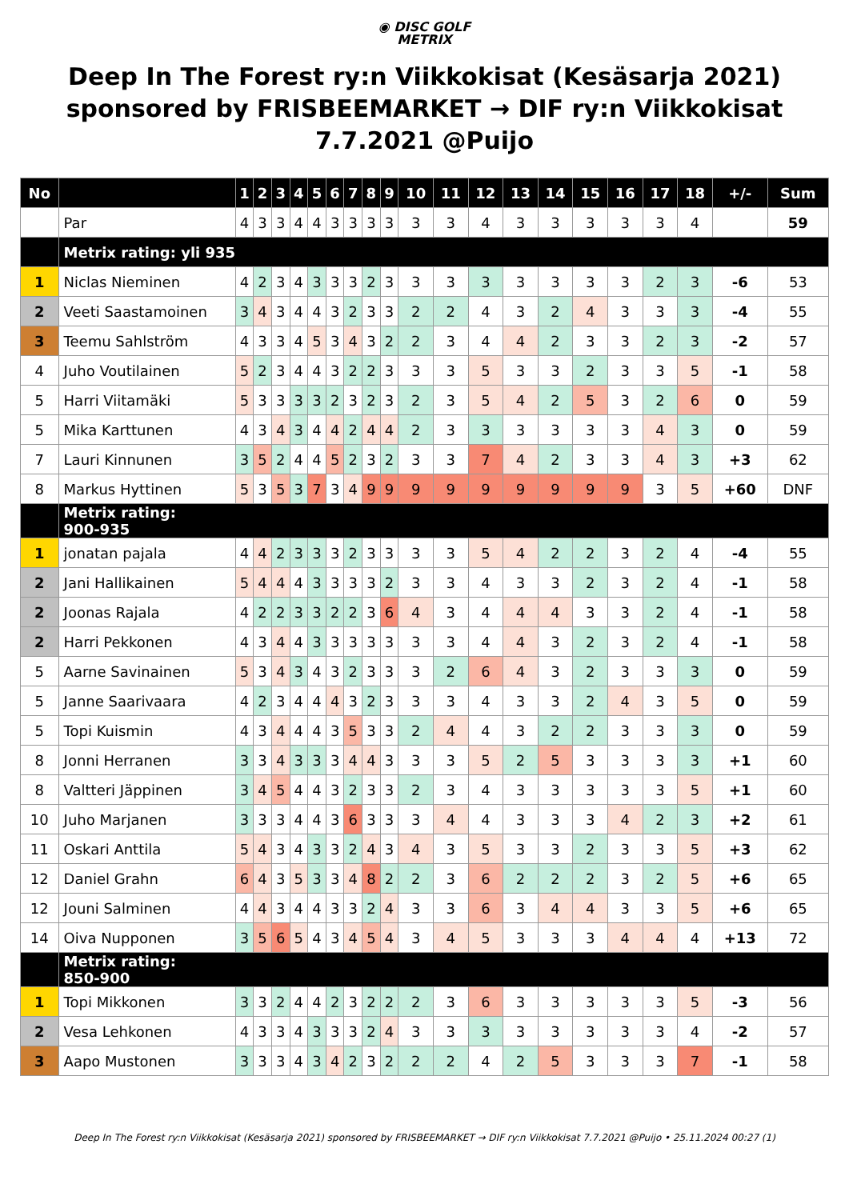◉ DISC GOLF
METRIX
Deep In The Forest ry:n Viikkokisat (Kesäsarja 2021) sponsored by FRISBEEMARKET → DIF ry:n Viikkokisat 7.7.2021 @Puijo
| No | | 1 | 2 | 3 | 4 | 5 | 6 | 7 | 8 | 9 | 10 | 11 | 12 | 13 | 14 | 15 | 16 | 17 | 18 | +/- | Sum |
| --- | --- | --- | --- | --- | --- | --- | --- | --- | --- | --- | --- | --- | --- | --- | --- | --- | --- | --- | --- | --- | --- |
| | Par | 4 | 3 | 3 | 4 | 4 | 3 | 3 | 3 | 3 | 3 | 3 | 4 | 3 | 3 | 3 | 3 | 3 | 4 | | 59 |
| | Metrix rating: yli 935 | | | | | | | | | | | | | | | | | | | | |
| 1 | Niclas Nieminen | 4 | 2 | 3 | 4 | 3 | 3 | 3 | 2 | 3 | 3 | 3 | 3 | 3 | 3 | 3 | 3 | 2 | 3 | -6 | 53 |
| 2 | Veeti Saastamoinen | 3 | 4 | 3 | 4 | 4 | 3 | 2 | 3 | 3 | 2 | 2 | 4 | 3 | 2 | 4 | 3 | 3 | 3 | -4 | 55 |
| 3 | Teemu Sahlström | 4 | 3 | 3 | 4 | 5 | 3 | 4 | 3 | 2 | 2 | 3 | 4 | 4 | 2 | 3 | 3 | 2 | 3 | -2 | 57 |
| 4 | Juho Voutilainen | 5 | 2 | 3 | 4 | 4 | 3 | 2 | 2 | 3 | 3 | 3 | 5 | 3 | 3 | 2 | 3 | 3 | 5 | -1 | 58 |
| 5 | Harri Viitamäki | 5 | 3 | 3 | 3 | 3 | 2 | 3 | 2 | 3 | 2 | 3 | 5 | 4 | 2 | 5 | 3 | 2 | 6 | 0 | 59 |
| 5 | Mika Karttunen | 4 | 3 | 4 | 3 | 4 | 4 | 2 | 4 | 4 | 2 | 3 | 3 | 3 | 3 | 3 | 3 | 4 | 3 | 0 | 59 |
| 7 | Lauri Kinnunen | 3 | 5 | 2 | 4 | 4 | 5 | 2 | 3 | 2 | 3 | 3 | 7 | 4 | 2 | 3 | 3 | 4 | 3 | +3 | 62 |
| 8 | Markus Hyttinen | 5 | 3 | 5 | 3 | 7 | 3 | 4 | 9 | 9 | 9 | 9 | 9 | 9 | 9 | 9 | 9 | 3 | 5 | +60 | DNF |
| | Metrix rating: 900-935 | | | | | | | | | | | | | | | | | | | | |
| 1 | jonatan pajala | 4 | 4 | 2 | 3 | 3 | 3 | 2 | 3 | 3 | 3 | 3 | 5 | 4 | 2 | 2 | 3 | 2 | 4 | -4 | 55 |
| 2 | Jani Hallikainen | 5 | 4 | 4 | 4 | 3 | 3 | 3 | 3 | 2 | 3 | 3 | 4 | 3 | 3 | 2 | 3 | 2 | 4 | -1 | 58 |
| 2 | Joonas Rajala | 4 | 2 | 2 | 3 | 3 | 2 | 2 | 3 | 6 | 4 | 3 | 4 | 4 | 4 | 3 | 3 | 2 | 4 | -1 | 58 |
| 2 | Harri Pekkonen | 4 | 3 | 4 | 4 | 3 | 3 | 3 | 3 | 3 | 3 | 3 | 4 | 4 | 3 | 2 | 3 | 2 | 4 | -1 | 58 |
| 5 | Aarne Savinainen | 5 | 3 | 4 | 3 | 4 | 3 | 2 | 3 | 3 | 3 | 2 | 6 | 4 | 3 | 2 | 3 | 3 | 3 | 0 | 59 |
| 5 | Janne Saarivaara | 4 | 2 | 3 | 4 | 4 | 4 | 3 | 2 | 3 | 3 | 3 | 4 | 3 | 3 | 2 | 4 | 3 | 5 | 0 | 59 |
| 5 | Topi Kuismin | 4 | 3 | 4 | 4 | 4 | 3 | 5 | 3 | 3 | 2 | 4 | 4 | 3 | 2 | 2 | 3 | 3 | 3 | 0 | 59 |
| 8 | Jonni Herranen | 3 | 3 | 4 | 3 | 3 | 3 | 4 | 4 | 3 | 3 | 3 | 5 | 2 | 5 | 3 | 3 | 3 | 3 | +1 | 60 |
| 8 | Valtteri Jäppinen | 3 | 4 | 5 | 4 | 4 | 3 | 2 | 3 | 3 | 2 | 3 | 4 | 3 | 3 | 3 | 3 | 3 | 5 | +1 | 60 |
| 10 | Juho Marjanen | 3 | 3 | 3 | 4 | 4 | 3 | 6 | 3 | 3 | 3 | 4 | 4 | 3 | 3 | 3 | 4 | 2 | 3 | +2 | 61 |
| 11 | Oskari Anttila | 5 | 4 | 3 | 4 | 3 | 3 | 2 | 4 | 3 | 4 | 3 | 5 | 3 | 3 | 2 | 3 | 3 | 5 | +3 | 62 |
| 12 | Daniel Grahn | 6 | 4 | 3 | 5 | 3 | 3 | 4 | 8 | 2 | 2 | 3 | 6 | 2 | 2 | 2 | 3 | 2 | 5 | +6 | 65 |
| 12 | Jouni Salminen | 4 | 4 | 3 | 4 | 4 | 3 | 3 | 2 | 4 | 3 | 3 | 6 | 3 | 4 | 4 | 3 | 3 | 5 | +6 | 65 |
| 14 | Oiva Nupponen | 3 | 5 | 6 | 5 | 4 | 3 | 4 | 5 | 4 | 3 | 4 | 5 | 3 | 3 | 3 | 4 | 4 | 4 | +13 | 72 |
| | Metrix rating: 850-900 | | | | | | | | | | | | | | | | | | | | |
| 1 | Topi Mikkonen | 3 | 3 | 2 | 4 | 4 | 2 | 3 | 2 | 2 | 2 | 3 | 6 | 3 | 3 | 3 | 3 | 3 | 5 | -3 | 56 |
| 2 | Vesa Lehkonen | 4 | 3 | 3 | 4 | 3 | 3 | 3 | 2 | 4 | 3 | 3 | 3 | 3 | 3 | 3 | 3 | 3 | 4 | -2 | 57 |
| 3 | Aapo Mustonen | 3 | 3 | 3 | 4 | 3 | 4 | 2 | 3 | 2 | 2 | 2 | 4 | 2 | 5 | 3 | 3 | 3 | 7 | -1 | 58 |
Deep In The Forest ry:n Viikkokisat (Kesäsarja 2021) sponsored by FRISBEEMARKET → DIF ry:n Viikkokisat 7.7.2021 @Puijo • 25.11.2024 00:27 (1)